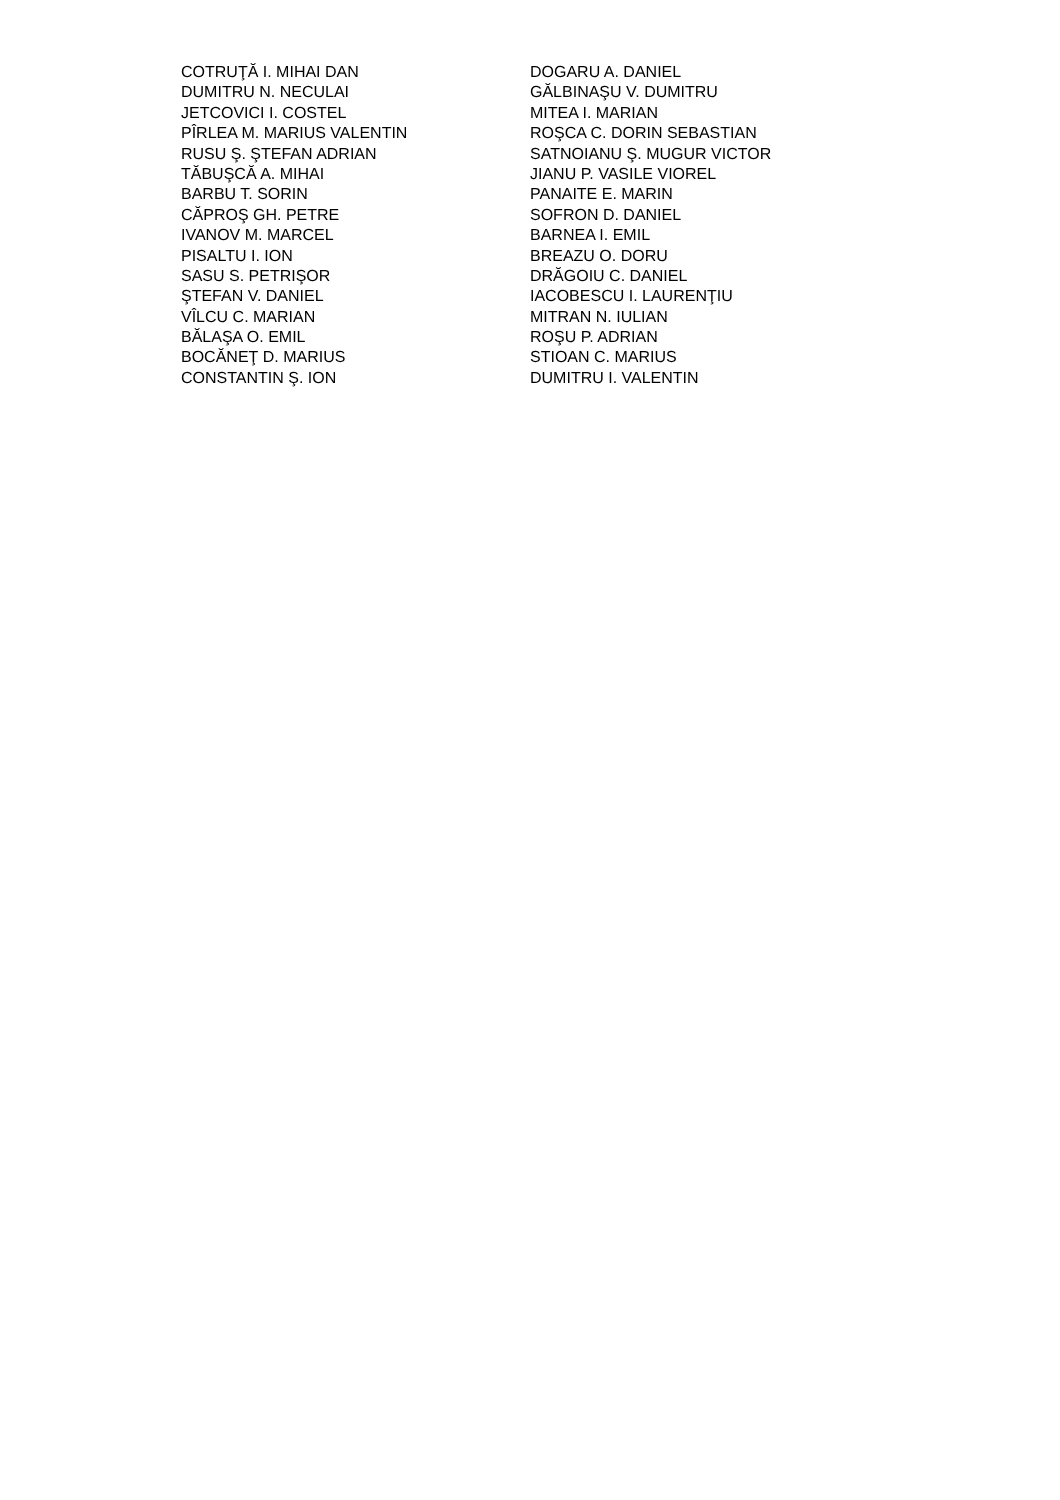| COTRUŢĂ I. MIHAI DAN | DOGARU A. DANIEL |
| DUMITRU N. NECULAI | GĂLBINAŞU V. DUMITRU |
| JETCOVICI I. COSTEL | MITEA I. MARIAN |
| PÎRLEA M. MARIUS VALENTIN | ROŞCA C. DORIN SEBASTIAN |
| RUSU Ş. ŞTEFAN ADRIAN | SATNOIANU Ş. MUGUR VICTOR |
| TĂBUŞCĂ A. MIHAI | JIANU P. VASILE VIOREL |
| BARBU T. SORIN | PANAITE E. MARIN |
| CĂPROŞ GH. PETRE | SOFRON D. DANIEL |
| IVANOV M. MARCEL | BARNEA I. EMIL |
| PISALTU I. ION | BREAZU O. DORU |
| SASU S. PETRIŞOR | DRĂGOIU C. DANIEL |
| ŞTEFAN V. DANIEL | IACOBESCU I. LAURENŢIU |
| VÎLCU C. MARIAN | MITRAN N. IULIAN |
| BĂLAŞA O. EMIL | ROŞU P. ADRIAN |
| BOCĂNEŢ D. MARIUS | STIOAN C. MARIUS |
| CONSTANTIN Ş. ION | DUMITRU I. VALENTIN |